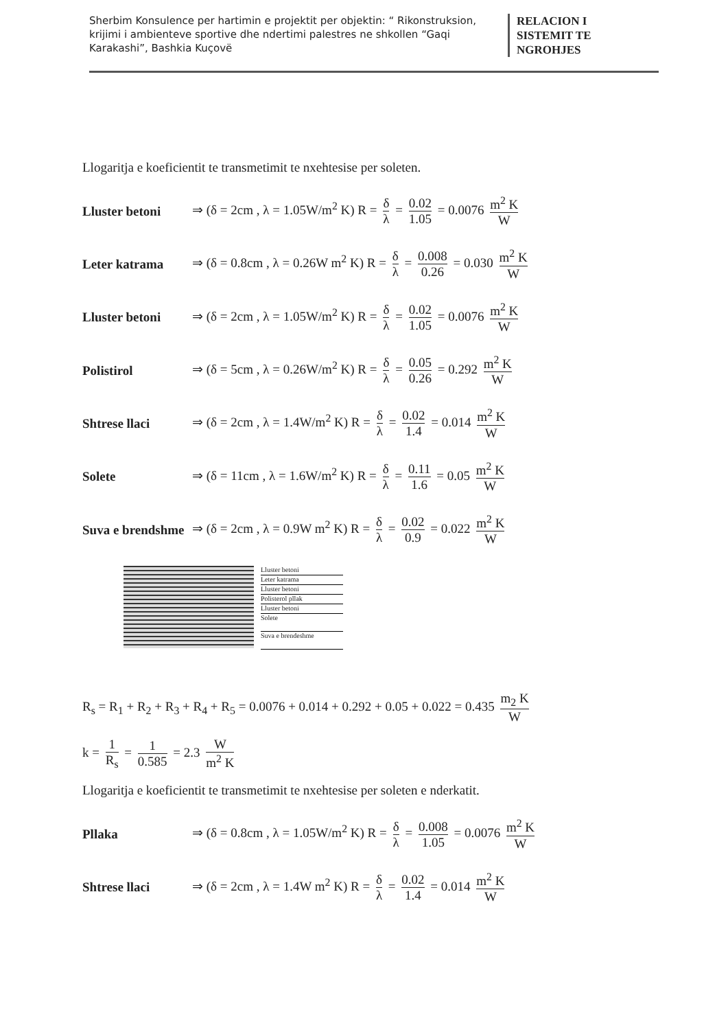Sherbim Konsulence per hartimin e projektit per objektin: “ Rikonstruksion, krijimi i ambienteve sportive dhe ndertimi palestres ne shkollen “Gaqi Karakashi”, Bashkia Kuçovë
RELACION I
SISTEMIT TE
NGROHJES
Llogaritja e koeficientit te transmetimit te nxehtesise per soleten.
Lluster betoni ⇒ (δ = 2cm , λ = 1.05W/m<sup>2</sup> K) R = δ λ = 0.02 1.05 = 0.0076 m<sup>2</sup> K W
Leter katrama ⇒ (δ = 0.8cm , λ = 0.26W m<sup>2</sup> K) R = δ λ = 0.008 0.26 = 0.030 m<sup>2</sup> K W
Lluster betoni ⇒ (δ = 2cm , λ = 1.05W/m<sup>2</sup> K) R = δ λ = 0.02 1.05 = 0.0076 m<sup>2</sup> K W
Polistirol ⇒ (δ = 5cm , λ = 0.26W/m<sup>2</sup> K) R = δ λ = 0.05 0.26 = 0.292 m<sup>2</sup> K W
Shtrese llaci ⇒ (δ = 2cm , λ = 1.4W/m<sup>2</sup> K) R = δ λ = 0.02 1.4 = 0.014 m<sup>2</sup> K W
Solete ⇒ (δ = 11cm , λ = 1.6W/m<sup>2</sup> K) R = δ λ = 0.11 1.6 = 0.05 m<sup>2</sup> K W
Suva e brendshme ⇒ (δ = 2cm , λ = 0.9W m<sup>2</sup> K) R = δ λ = 0.02 0.9 = 0.022 m<sup>2</sup> K W
Lluster betoni
Leter katrama
Lluster betoni
Polisterol pllak
Lluster betoni
Solete
Suva e brendeshme
R<sub>s</sub> = R<sub>1</sub> + R<sub>2</sub> + R<sub>3</sub> + R<sub>4</sub> + R<sub>5</sub> = 0.0076 + 0.014 + 0.292 + 0.05 + 0.022 = 0.435 m<sub>2</sub> K W
k = 1 R<sub>s</sub> = 1 0.585 = 2.3 W m<sup>2</sup> K
Llogaritja e koeficientit te transmetimit te nxehtesise per soleten e nderkatit.
Pllaka ⇒ (δ = 0.8cm , λ = 1.05W/m<sup>2</sup> K) R = δ λ = 0.008 1.05 = 0.0076 m<sup>2</sup> K W
Shtrese llaci ⇒ (δ = 2cm , λ = 1.4W m<sup>2</sup> K) R = δ λ = 0.02 1.4 = 0.014 m<sup>2</sup> K W